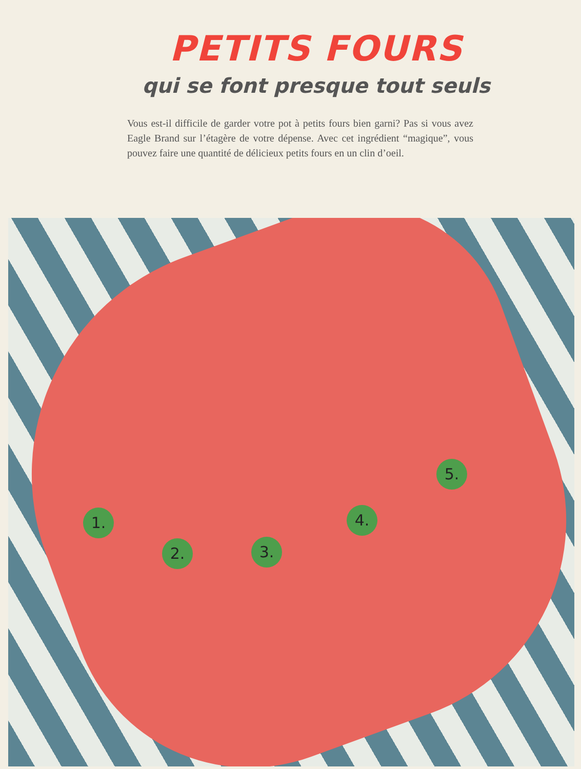PETITS FOURS
qui se font presque tout seuls
Vous est-il difficile de garder votre pot à petits fours bien garni? Pas si vous avez Eagle Brand sur l’étagère de votre dépense. Avec cet ingrédient “magique”, vous pouvez faire une quantité de délicieux petits fours en un clin d’oeil.
1.
2. 3.
4.
5.